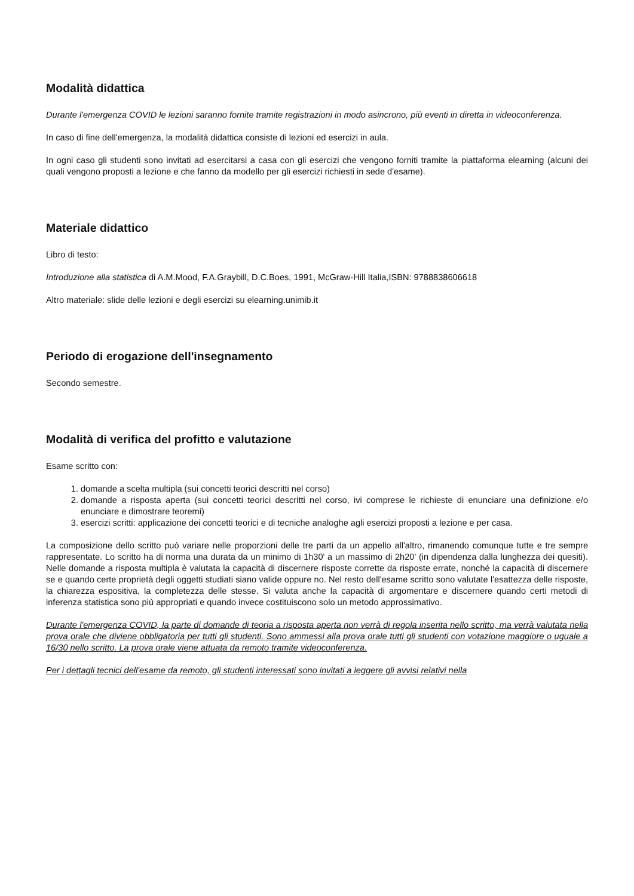Modalità didattica
Durante l'emergenza COVID le lezioni saranno fornite tramite registrazioni in modo asincrono, più eventi in diretta in videoconferenza.
In caso di fine dell'emergenza, la modalità didattica consiste di lezioni ed esercizi in aula.
In ogni caso gli studenti sono invitati ad esercitarsi a casa con gli esercizi che vengono forniti tramite la piattaforma elearning (alcuni dei quali vengono proposti a lezione e che fanno da modello per gli esercizi richiesti in sede d'esame).
Materiale didattico
Libro di testo:
Introduzione alla statistica di A.M.Mood, F.A.Graybill, D.C.Boes, 1991, McGraw-Hill Italia,ISBN: 9788838606618
Altro materiale: slide delle lezioni e degli esercizi su elearning.unimib.it
Periodo di erogazione dell'insegnamento
Secondo semestre.
Modalità di verifica del profitto e valutazione
Esame scritto con:
1. domande a scelta multipla (sui concetti teorici descritti nel corso)
2. domande a risposta aperta (sui concetti teorici descritti nel corso, ivi comprese le richieste di enunciare una definizione e/o enunciare e dimostrare teoremi)
3. esercizi scritti: applicazione dei concetti teorici e di tecniche analoghe agli esercizi proposti a lezione e per casa.
La composizione dello scritto può variare nelle proporzioni delle tre parti da un appello all'altro, rimanendo comunque tutte e tre sempre rappresentate. Lo scritto ha di norma una durata da un minimo di 1h30' a un massimo di 2h20' (in dipendenza dalla lunghezza dei quesiti). Nelle domande a risposta multipla è valutata la capacità di discernere risposte corrette da risposte errate, nonché la capacità di discernere se e quando certe proprietà degli oggetti studiati siano valide oppure no. Nel resto dell'esame scritto sono valutate l'esattezza delle risposte, la chiarezza espositiva, la completezza delle stesse. Si valuta anche la capacità di argomentare e discernere quando certi metodi di inferenza statistica sono più appropriati e quando invece costituiscono solo un metodo approssimativo.
Durante l'emergenza COVID, la parte di domande di teoria a risposta aperta non verrà di regola inserita nello scritto, ma verrà valutata nella prova orale che diviene obbligatoria per tutti gli studenti. Sono ammessi alla prova orale tutti gli studenti con votazione maggiore o uguale a 16/30 nello scritto. La prova orale viene attuata da remoto tramite videoconferenza.
Per i dettagli tecnici dell'esame da remoto, gli studenti interessati sono invitati a leggere gli avvisi relativi nella